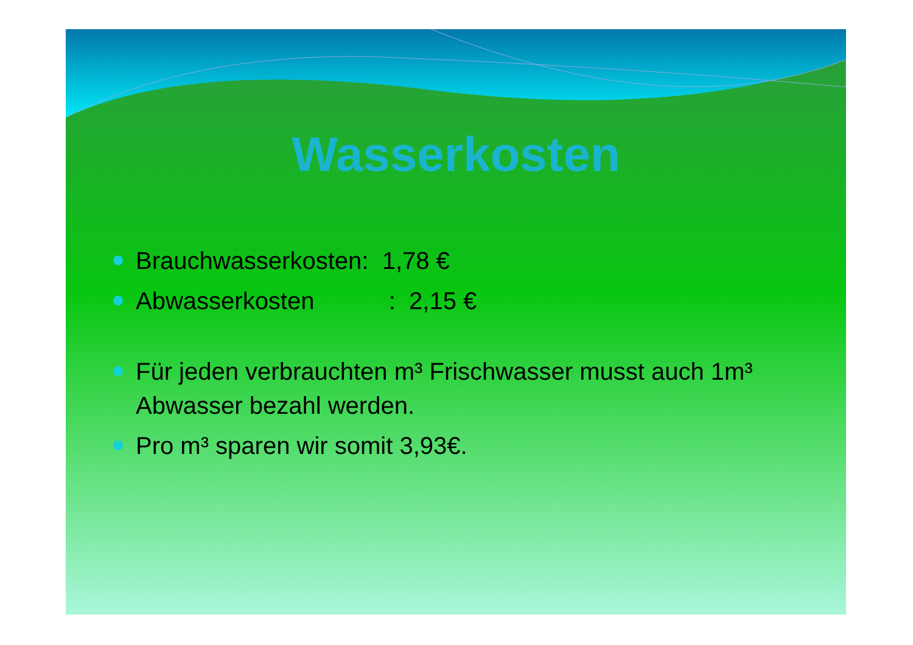Wasserkosten
Brauchwasserkosten: 1,78 €
Abwasserkosten : 2,15 €
Für jeden verbrauchten m³ Frischwasser musst auch 1m³ Abwasser bezahl werden.
Pro m³ sparen wir somit 3,93€.